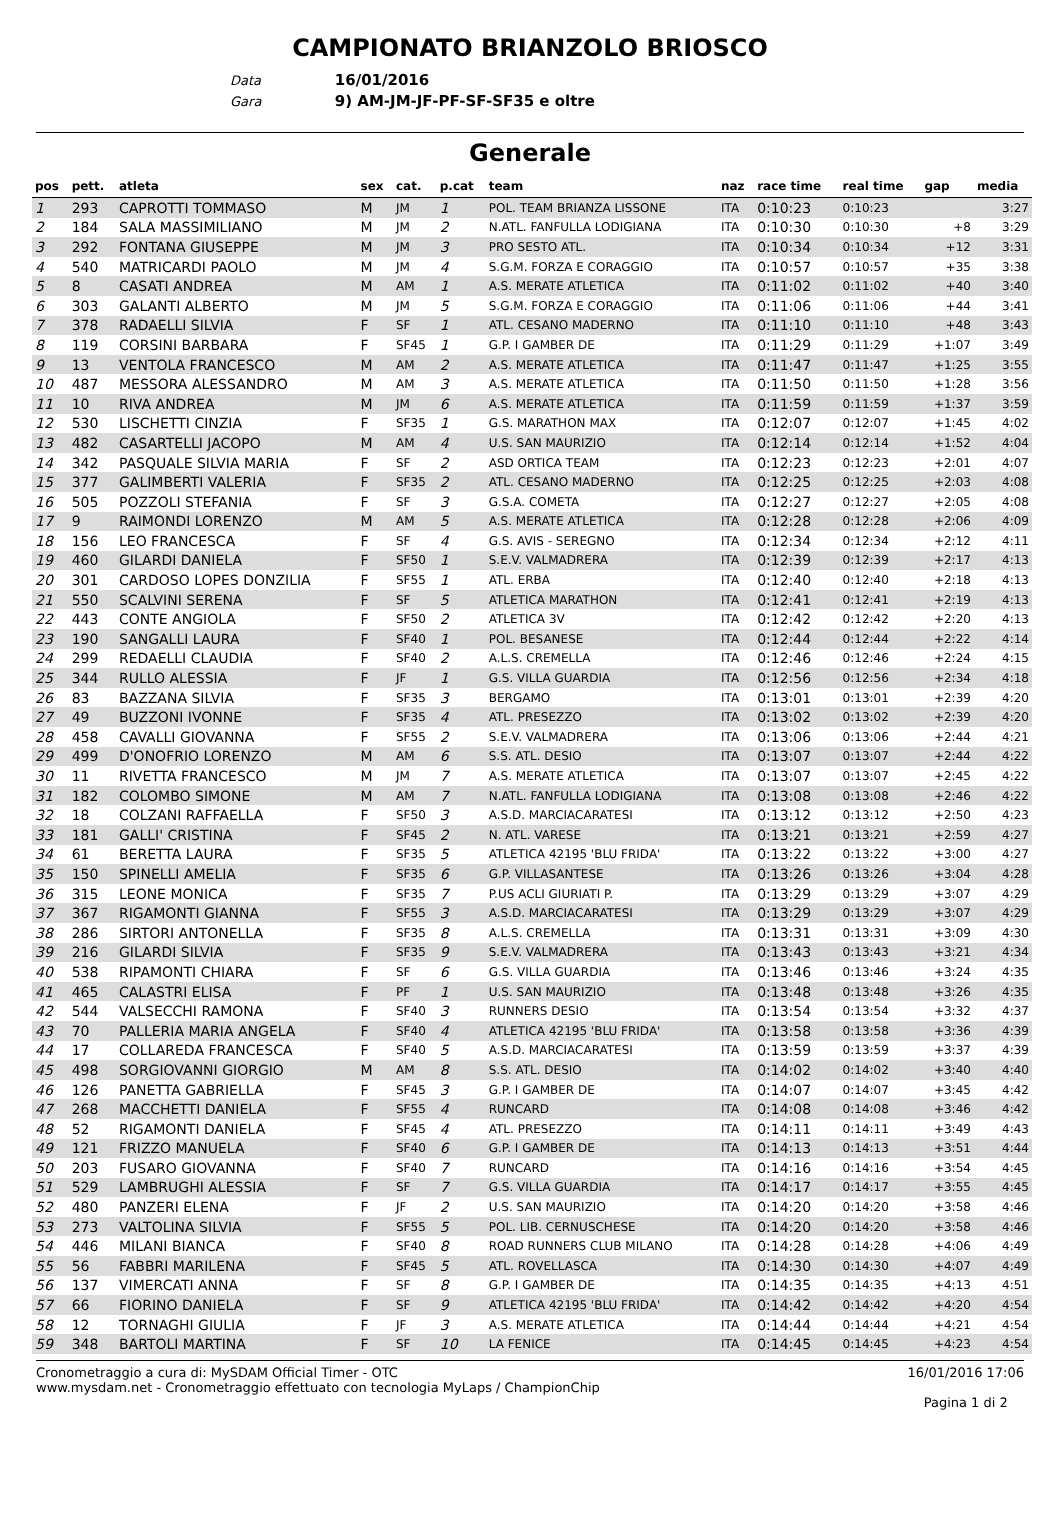CAMPIONATO BRIANZOLO BRIOSCO
Data 16/01/2016
Gara 9) AM-JM-JF-PF-SF-SF35 e oltre
Generale
| pos | pett. | atleta | sex | cat. | p.cat | team | naz | race time | real time | gap | media |
| --- | --- | --- | --- | --- | --- | --- | --- | --- | --- | --- | --- |
| 1 | 293 | CAPROTTI TOMMASO | M | JM | 1 | POL. TEAM BRIANZA LISSONE | ITA | 0:10:23 | 0:10:23 | | 3:27 |
| 2 | 184 | SALA MASSIMILIANO | M | JM | 2 | N.ATL. FANFULLA LODIGIANA | ITA | 0:10:30 | 0:10:30 | +8 | 3:29 |
| 3 | 292 | FONTANA GIUSEPPE | M | JM | 3 | PRO SESTO ATL. | ITA | 0:10:34 | 0:10:34 | +12 | 3:31 |
| 4 | 540 | MATRICARDI PAOLO | M | JM | 4 | S.G.M. FORZA E CORAGGIO | ITA | 0:10:57 | 0:10:57 | +35 | 3:38 |
| 5 | 8 | CASATI ANDREA | M | AM | 1 | A.S. MERATE ATLETICA | ITA | 0:11:02 | 0:11:02 | +40 | 3:40 |
| 6 | 303 | GALANTI ALBERTO | M | JM | 5 | S.G.M. FORZA E CORAGGIO | ITA | 0:11:06 | 0:11:06 | +44 | 3:41 |
| 7 | 378 | RADAELLI SILVIA | F | SF | 1 | ATL. CESANO MADERNO | ITA | 0:11:10 | 0:11:10 | +48 | 3:43 |
| 8 | 119 | CORSINI BARBARA | F | SF45 | 1 | G.P. I GAMBER DE | ITA | 0:11:29 | 0:11:29 | +1:07 | 3:49 |
| 9 | 13 | VENTOLA FRANCESCO | M | AM | 2 | A.S. MERATE ATLETICA | ITA | 0:11:47 | 0:11:47 | +1:25 | 3:55 |
| 10 | 487 | MESSORA ALESSANDRO | M | AM | 3 | A.S. MERATE ATLETICA | ITA | 0:11:50 | 0:11:50 | +1:28 | 3:56 |
| 11 | 10 | RIVA ANDREA | M | JM | 6 | A.S. MERATE ATLETICA | ITA | 0:11:59 | 0:11:59 | +1:37 | 3:59 |
| 12 | 530 | LISCHETTI CINZIA | F | SF35 | 1 | G.S. MARATHON MAX | ITA | 0:12:07 | 0:12:07 | +1:45 | 4:02 |
| 13 | 482 | CASARTELLI JACOPO | M | AM | 4 | U.S. SAN MAURIZIO | ITA | 0:12:14 | 0:12:14 | +1:52 | 4:04 |
| 14 | 342 | PASQUALE SILVIA MARIA | F | SF | 2 | ASD ORTICA TEAM | ITA | 0:12:23 | 0:12:23 | +2:01 | 4:07 |
| 15 | 377 | GALIMBERTI VALERIA | F | SF35 | 2 | ATL. CESANO MADERNO | ITA | 0:12:25 | 0:12:25 | +2:03 | 4:08 |
| 16 | 505 | POZZOLI STEFANIA | F | SF | 3 | G.S.A. COMETA | ITA | 0:12:27 | 0:12:27 | +2:05 | 4:08 |
| 17 | 9 | RAIMONDI LORENZO | M | AM | 5 | A.S. MERATE ATLETICA | ITA | 0:12:28 | 0:12:28 | +2:06 | 4:09 |
| 18 | 156 | LEO FRANCESCA | F | SF | 4 | G.S. AVIS - SEREGNO | ITA | 0:12:34 | 0:12:34 | +2:12 | 4:11 |
| 19 | 460 | GILARDI DANIELA | F | SF50 | 1 | S.E.V. VALMADRERA | ITA | 0:12:39 | 0:12:39 | +2:17 | 4:13 |
| 20 | 301 | CARDOSO LOPES DONZILIA | F | SF55 | 1 | ATL. ERBA | ITA | 0:12:40 | 0:12:40 | +2:18 | 4:13 |
| 21 | 550 | SCALVINI SERENA | F | SF | 5 | ATLETICA MARATHON | ITA | 0:12:41 | 0:12:41 | +2:19 | 4:13 |
| 22 | 443 | CONTE ANGIOLA | F | SF50 | 2 | ATLETICA 3V | ITA | 0:12:42 | 0:12:42 | +2:20 | 4:13 |
| 23 | 190 | SANGALLI LAURA | F | SF40 | 1 | POL. BESANESE | ITA | 0:12:44 | 0:12:44 | +2:22 | 4:14 |
| 24 | 299 | REDAELLI CLAUDIA | F | SF40 | 2 | A.L.S. CREMELLA | ITA | 0:12:46 | 0:12:46 | +2:24 | 4:15 |
| 25 | 344 | RULLO ALESSIA | F | JF | 1 | G.S. VILLA GUARDIA | ITA | 0:12:56 | 0:12:56 | +2:34 | 4:18 |
| 26 | 83 | BAZZANA SILVIA | F | SF35 | 3 | BERGAMO | ITA | 0:13:01 | 0:13:01 | +2:39 | 4:20 |
| 27 | 49 | BUZZONI IVONNE | F | SF35 | 4 | ATL. PRESEZZO | ITA | 0:13:02 | 0:13:02 | +2:39 | 4:20 |
| 28 | 458 | CAVALLI GIOVANNA | F | SF55 | 2 | S.E.V. VALMADRERA | ITA | 0:13:06 | 0:13:06 | +2:44 | 4:21 |
| 29 | 499 | D'ONOFRIO LORENZO | M | AM | 6 | S.S. ATL. DESIO | ITA | 0:13:07 | 0:13:07 | +2:44 | 4:22 |
| 30 | 11 | RIVETTA FRANCESCO | M | JM | 7 | A.S. MERATE ATLETICA | ITA | 0:13:07 | 0:13:07 | +2:45 | 4:22 |
| 31 | 182 | COLOMBO SIMONE | M | AM | 7 | N.ATL. FANFULLA LODIGIANA | ITA | 0:13:08 | 0:13:08 | +2:46 | 4:22 |
| 32 | 18 | COLZANI RAFFAELLA | F | SF50 | 3 | A.S.D. MARCIACARATESI | ITA | 0:13:12 | 0:13:12 | +2:50 | 4:23 |
| 33 | 181 | GALLI' CRISTINA | F | SF45 | 2 | N. ATL. VARESE | ITA | 0:13:21 | 0:13:21 | +2:59 | 4:27 |
| 34 | 61 | BERETTA LAURA | F | SF35 | 5 | ATLETICA 42195 'BLU FRIDA' | ITA | 0:13:22 | 0:13:22 | +3:00 | 4:27 |
| 35 | 150 | SPINELLI AMELIA | F | SF35 | 6 | G.P. VILLASANTESE | ITA | 0:13:26 | 0:13:26 | +3:04 | 4:28 |
| 36 | 315 | LEONE MONICA | F | SF35 | 7 | P.US ACLI GIURIATI P. | ITA | 0:13:29 | 0:13:29 | +3:07 | 4:29 |
| 37 | 367 | RIGAMONTI GIANNA | F | SF55 | 3 | A.S.D. MARCIACARATESI | ITA | 0:13:29 | 0:13:29 | +3:07 | 4:29 |
| 38 | 286 | SIRTORI ANTONELLA | F | SF35 | 8 | A.L.S. CREMELLA | ITA | 0:13:31 | 0:13:31 | +3:09 | 4:30 |
| 39 | 216 | GILARDI SILVIA | F | SF35 | 9 | S.E.V. VALMADRERA | ITA | 0:13:43 | 0:13:43 | +3:21 | 4:34 |
| 40 | 538 | RIPAMONTI CHIARA | F | SF | 6 | G.S. VILLA GUARDIA | ITA | 0:13:46 | 0:13:46 | +3:24 | 4:35 |
| 41 | 465 | CALASTRI ELISA | F | PF | 1 | U.S. SAN MAURIZIO | ITA | 0:13:48 | 0:13:48 | +3:26 | 4:35 |
| 42 | 544 | VALSECCHI RAMONA | F | SF40 | 3 | RUNNERS DESIO | ITA | 0:13:54 | 0:13:54 | +3:32 | 4:37 |
| 43 | 70 | PALLERIA MARIA ANGELA | F | SF40 | 4 | ATLETICA 42195 'BLU FRIDA' | ITA | 0:13:58 | 0:13:58 | +3:36 | 4:39 |
| 44 | 17 | COLLAREDA FRANCESCA | F | SF40 | 5 | A.S.D. MARCIACARATESI | ITA | 0:13:59 | 0:13:59 | +3:37 | 4:39 |
| 45 | 498 | SORGIOVANNI GIORGIO | M | AM | 8 | S.S. ATL. DESIO | ITA | 0:14:02 | 0:14:02 | +3:40 | 4:40 |
| 46 | 126 | PANETTA GABRIELLA | F | SF45 | 3 | G.P. I GAMBER DE | ITA | 0:14:07 | 0:14:07 | +3:45 | 4:42 |
| 47 | 268 | MACCHETTI DANIELA | F | SF55 | 4 | RUNCARD | ITA | 0:14:08 | 0:14:08 | +3:46 | 4:42 |
| 48 | 52 | RIGAMONTI DANIELA | F | SF45 | 4 | ATL. PRESEZZO | ITA | 0:14:11 | 0:14:11 | +3:49 | 4:43 |
| 49 | 121 | FRIZZO MANUELA | F | SF40 | 6 | G.P. I GAMBER DE | ITA | 0:14:13 | 0:14:13 | +3:51 | 4:44 |
| 50 | 203 | FUSARO GIOVANNA | F | SF40 | 7 | RUNCARD | ITA | 0:14:16 | 0:14:16 | +3:54 | 4:45 |
| 51 | 529 | LAMBRUGHI ALESSIA | F | SF | 7 | G.S. VILLA GUARDIA | ITA | 0:14:17 | 0:14:17 | +3:55 | 4:45 |
| 52 | 480 | PANZERI ELENA | F | JF | 2 | U.S. SAN MAURIZIO | ITA | 0:14:20 | 0:14:20 | +3:58 | 4:46 |
| 53 | 273 | VALTOLINA SILVIA | F | SF55 | 5 | POL. LIB. CERNUSCHESE | ITA | 0:14:20 | 0:14:20 | +3:58 | 4:46 |
| 54 | 446 | MILANI BIANCA | F | SF40 | 8 | ROAD RUNNERS CLUB MILANO | ITA | 0:14:28 | 0:14:28 | +4:06 | 4:49 |
| 55 | 56 | FABBRI MARILENA | F | SF45 | 5 | ATL. ROVELLASCA | ITA | 0:14:30 | 0:14:30 | +4:07 | 4:49 |
| 56 | 137 | VIMERCATI ANNA | F | SF | 8 | G.P. I GAMBER DE | ITA | 0:14:35 | 0:14:35 | +4:13 | 4:51 |
| 57 | 66 | FIORINO DANIELA | F | SF | 9 | ATLETICA 42195 'BLU FRIDA' | ITA | 0:14:42 | 0:14:42 | +4:20 | 4:54 |
| 58 | 12 | TORNAGHI GIULIA | F | JF | 3 | A.S. MERATE ATLETICA | ITA | 0:14:44 | 0:14:44 | +4:21 | 4:54 |
| 59 | 348 | BARTOLI MARTINA | F | SF | 10 | LA FENICE | ITA | 0:14:45 | 0:14:45 | +4:23 | 4:54 |
Cronometraggio a cura di: MySDAM Official Timer - OTC
www.mysdam.net - Cronometraggio effettuato con tecnologia MyLaps / ChampionChip
16/01/2016 17:06
Pagina 1 di 2